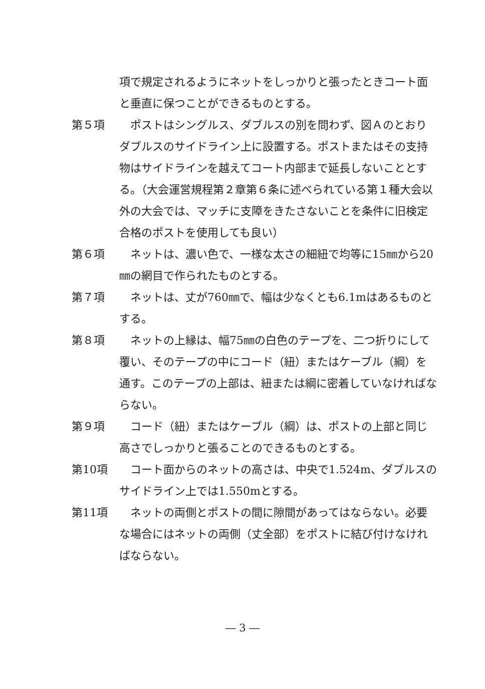項で規定されるようにネットをしっかりと張ったときコート面と垂直に保つことができるものとする。
第５項 　ポストはシングルス、ダブルスの別を問わず、図Ａのとおりダブルスのサイドライン上に設置する。ポストまたはその支持物はサイドラインを越えてコート内部まで延長しないこととする。（大会運営規程第２章第６条に述べられている第１種大会以外の大会では、マッチに支障をきたさないことを条件に旧検定合格のポストを使用しても良い）
第６項 　ネットは、濃い色で、一様な太さの細紐で均等に15㎜から20㎜の網目で作られたものとする。
第７項 　ネットは、丈が760㎜で、幅は少なくとも6.1mはあるものとする。
第８項 　ネットの上縁は、幅75㎜の白色のテープを、二つ折りにして覆い、そのテープの中にコード（紐）またはケーブル（綱）を通す。このテープの上部は、紐または綱に密着していなければならない。
第９項 　コード（紐）またはケーブル（綱）は、ポストの上部と同じ高さでしっかりと張ることのできるものとする。
第10項 　コート面からのネットの高さは、中央で1.524m、ダブルスのサイドライン上では1.550mとする。
第11項 　ネットの両側とポストの間に隙間があってはならない。必要な場合にはネットの両側（丈全部）をポストに結び付けなければならない。
― 3 ―